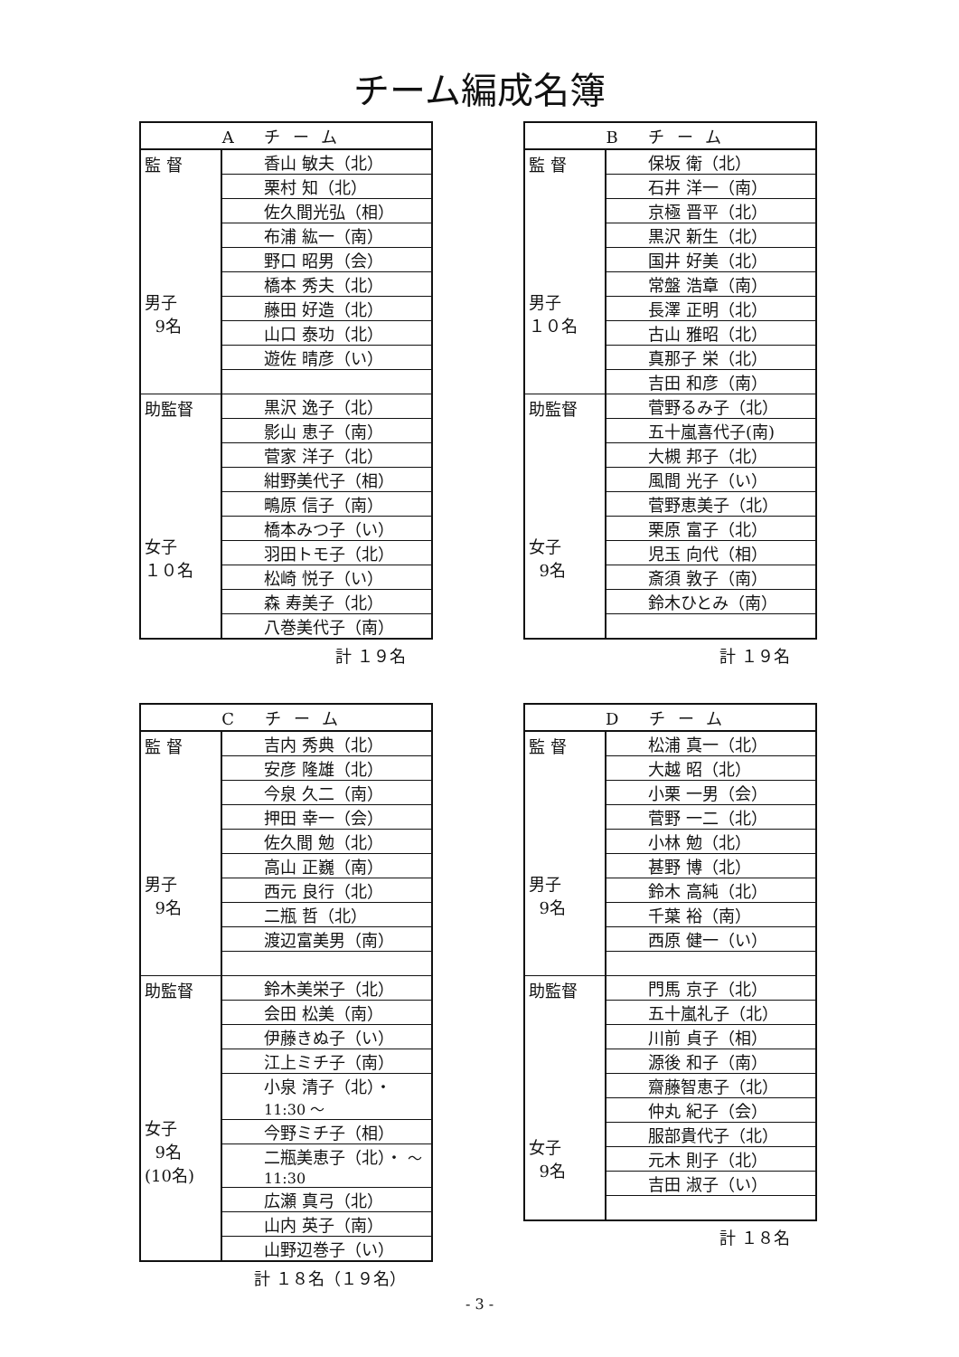チーム編成名簿
| A チーム | |
| --- | --- |
| 監 督 男子 9名 | 香山 敏夫（北） |
| | 栗村 知（北） |
| | 佐久間光弘（相） |
| | 布浦 紘一（南） |
| | 野口 昭男（会） |
| | 橋本 秀夫（北） |
| | 藤田 好造（北） |
| | 山口 泰功（北） |
| | 遊佐 晴彦（い） |
| 助監督 女子 １０名 | 黒沢 逸子（北） |
| | 影山 恵子（南） |
| | 菅家 洋子（北） |
| | 紺野美代子（相） |
| | 鴫原 信子（南） |
| | 橋本みつ子（い） |
| | 羽田トモ子（北） |
| | 松崎 悦子（い） |
| | 森 寿美子（北） |
| | 八巻美代子（南） |
計 １９名
| B チーム | |
| --- | --- |
| 監 督 男子 １０名 | 保坂 衛（北） |
| | 石井 洋一（南） |
| | 京極 晋平（北） |
| | 黒沢 新生（北） |
| | 国井 好美（北） |
| | 常盤 浩章（南） |
| | 長澤 正明（北） |
| | 古山 雅昭（北） |
| | 真那子 栄（北） |
| | 吉田 和彦（南） |
| 助監督 女子 9名 | 菅野るみ子（北） |
| | 五十嵐喜代子(南) |
| | 大槻 邦子（北） |
| | 風間 光子（い） |
| | 菅野恵美子（北） |
| | 栗原 富子（北） |
| | 児玉 向代（相） |
| | 斎須 敦子（南） |
| | 鈴木ひとみ（南） |
計 １９名
| C チーム | |
| --- | --- |
| 監 督 男子 9名 | 吉内 秀典（北） |
| | 安彦 隆雄（北） |
| | 今泉 久二（南） |
| | 押田 幸一（会） |
| | 佐久間 勉（北） |
| | 高山 正巍（南） |
| | 西元 良行（北） |
| | 二瓶 哲（北） |
| | 渡辺富美男（南） |
| 助監督 女子 9名 (10名) | 鈴木美栄子（北） |
| | 会田 松美（南） |
| | 伊藤きぬ子（い） |
| | 江上ミチ子（南） |
| | 小泉 清子（北）・ 11:30 ～ |
| | 今野ミチ子（相） |
| | 二瓶美恵子（北）・ ～ 11:30 |
| | 広瀬 真弓（北） |
| | 山内 英子（南） |
| | 山野辺巻子（い） |
計 １８名（１９名）
| D チーム | |
| --- | --- |
| 監 督 男子 9名 | 松浦 真一（北） |
| | 大越 昭（北） |
| | 小栗 一男（会） |
| | 菅野 一二（北） |
| | 小林 勉（北） |
| | 甚野 博（北） |
| | 鈴木 高純（北） |
| | 千葉 裕（南） |
| | 西原 健一（い） |
| 助監督 女子 9名 | 門馬 京子（北） |
| | 五十嵐礼子（北） |
| | 川前 貞子（相） |
| | 源後 和子（南） |
| | 齋藤智恵子（北） |
| | 仲丸 紀子（会） |
| | 服部貴代子（北） |
| | 元木 則子（北） |
| | 吉田 淑子（い） |
計 １８名
- 3 -